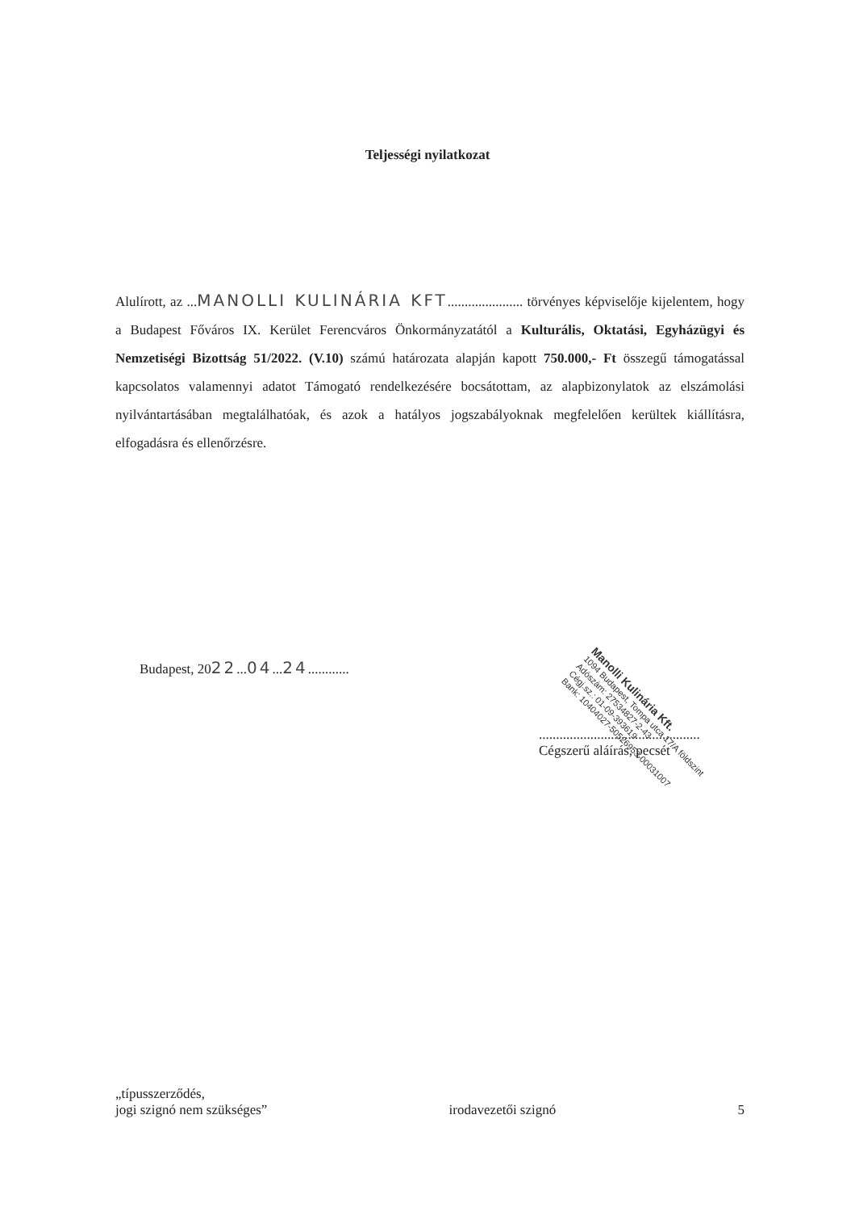Teljességi nyilatkozat
Alulírott, az ...MANOLLI KULINÁRIA KFT...................... törvényes képviselője kijelentem, hogy a Budapest Főváros IX. Kerület Ferencváros Önkormányzatától a Kulturális, Oktatási, Egyházügyi és Nemzetiségi Bizottság 51/2022. (V.10) számú határozata alapján kapott 750.000,- Ft összegű támogatással kapcsolatos valamennyi adatot Támogató rendelkezésére bocsátottam, az alapbizonylatok az elszámolási nyilvántartásában megtalálhatóak, és azok a hatályos jogszabályoknak megfelelően kerültek kiállításra, elfogadásra és ellenőrzésre.
Budapest, 2022...04...24............
...............................................
Cégszerű aláírás, pecsét
Manolli Kulinária Kft.
1094 Budapest, Tompa utca 17/A földszint
Adószám: 27534827-2-43
Cégj.sz.: 01-09-393619
Bank: 10404027-50526953-00031007
„típusszerződés,
jogi szignó nem szükséges”
irodavezetői szignó
5